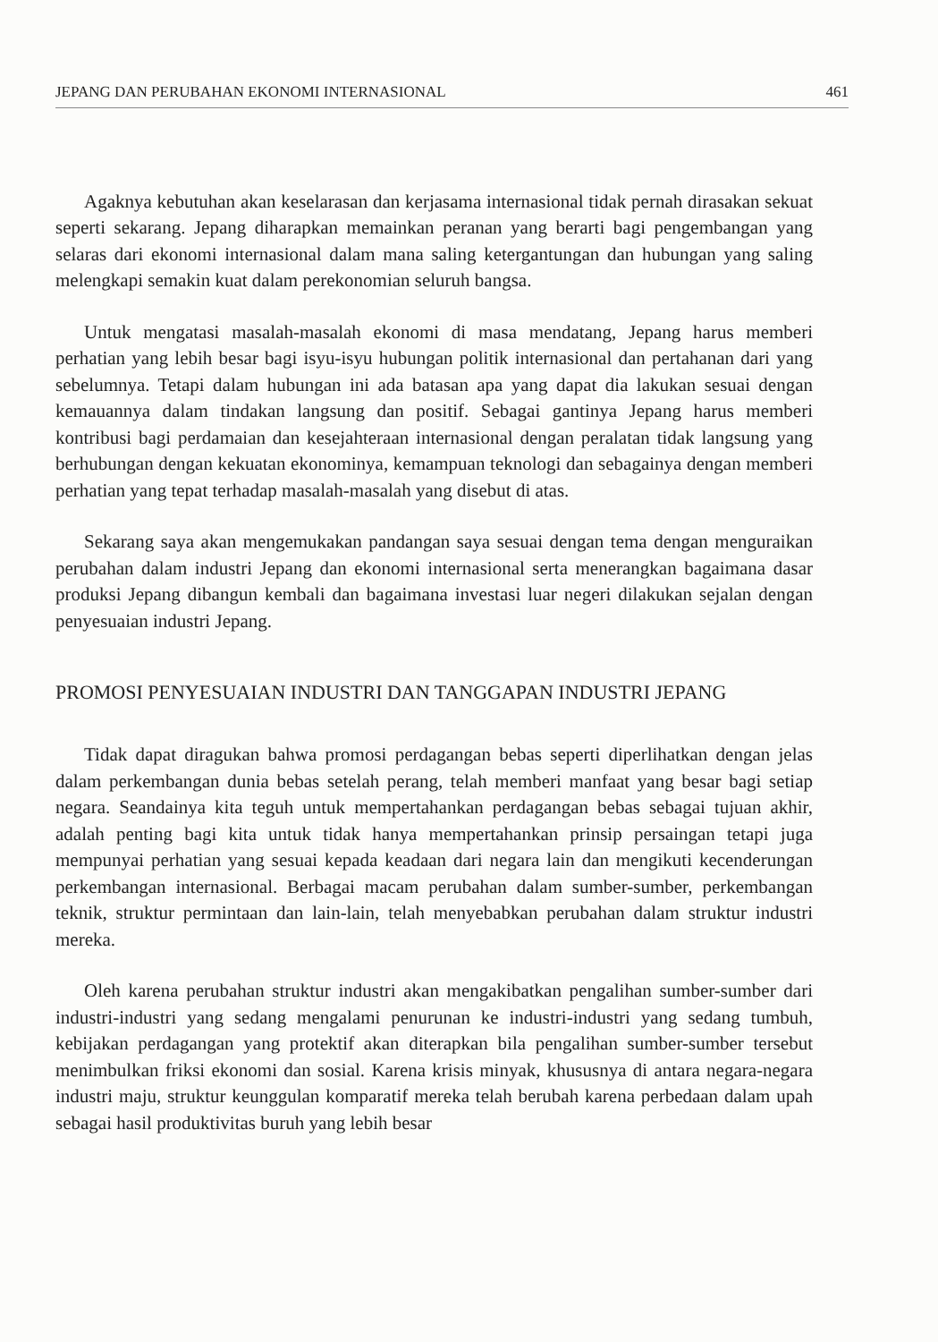JEPANG DAN PERUBAHAN EKONOMI INTERNASIONAL 461
Agaknya kebutuhan akan keselarasan dan kerjasama internasional tidak pernah dirasakan sekuat seperti sekarang. Jepang diharapkan memainkan peranan yang berarti bagi pengembangan yang selaras dari ekonomi internasional dalam mana saling ketergantungan dan hubungan yang saling melengkapi semakin kuat dalam perekonomian seluruh bangsa.
Untuk mengatasi masalah-masalah ekonomi di masa mendatang, Jepang harus memberi perhatian yang lebih besar bagi isyu-isyu hubungan politik internasional dan pertahanan dari yang sebelumnya. Tetapi dalam hubungan ini ada batasan apa yang dapat dia lakukan sesuai dengan kemauannya dalam tindakan langsung dan positif. Sebagai gantinya Jepang harus memberi kontribusi bagi perdamaian dan kesejahteraan internasional dengan peralatan tidak langsung yang berhubungan dengan kekuatan ekonominya, kemampuan teknologi dan sebagainya dengan memberi perhatian yang tepat terhadap masalah-masalah yang disebut di atas.
Sekarang saya akan mengemukakan pandangan saya sesuai dengan tema dengan menguraikan perubahan dalam industri Jepang dan ekonomi internasional serta menerangkan bagaimana dasar produksi Jepang dibangun kembali dan bagaimana investasi luar negeri dilakukan sejalan dengan penyesuaian industri Jepang.
PROMOSI PENYESUAIAN INDUSTRI DAN TANGGAPAN INDUSTRI JEPANG
Tidak dapat diragukan bahwa promosi perdagangan bebas seperti diperlihatkan dengan jelas dalam perkembangan dunia bebas setelah perang, telah memberi manfaat yang besar bagi setiap negara. Seandainya kita teguh untuk mempertahankan perdagangan bebas sebagai tujuan akhir, adalah penting bagi kita untuk tidak hanya mempertahankan prinsip persaingan tetapi juga mempunyai perhatian yang sesuai kepada keadaan dari negara lain dan mengikuti kecenderungan perkembangan internasional. Berbagai macam perubahan dalam sumber-sumber, perkembangan teknik, struktur permintaan dan lain-lain, telah menyebabkan perubahan dalam struktur industri mereka.
Oleh karena perubahan struktur industri akan mengakibatkan pengalihan sumber-sumber dari industri-industri yang sedang mengalami penurunan ke industri-industri yang sedang tumbuh, kebijakan perdagangan yang protektif akan diterapkan bila pengalihan sumber-sumber tersebut menimbulkan friksi ekonomi dan sosial. Karena krisis minyak, khususnya di antara negara-negara industri maju, struktur keunggulan komparatif mereka telah berubah karena perbedaan dalam upah sebagai hasil produktivitas buruh yang lebih besar